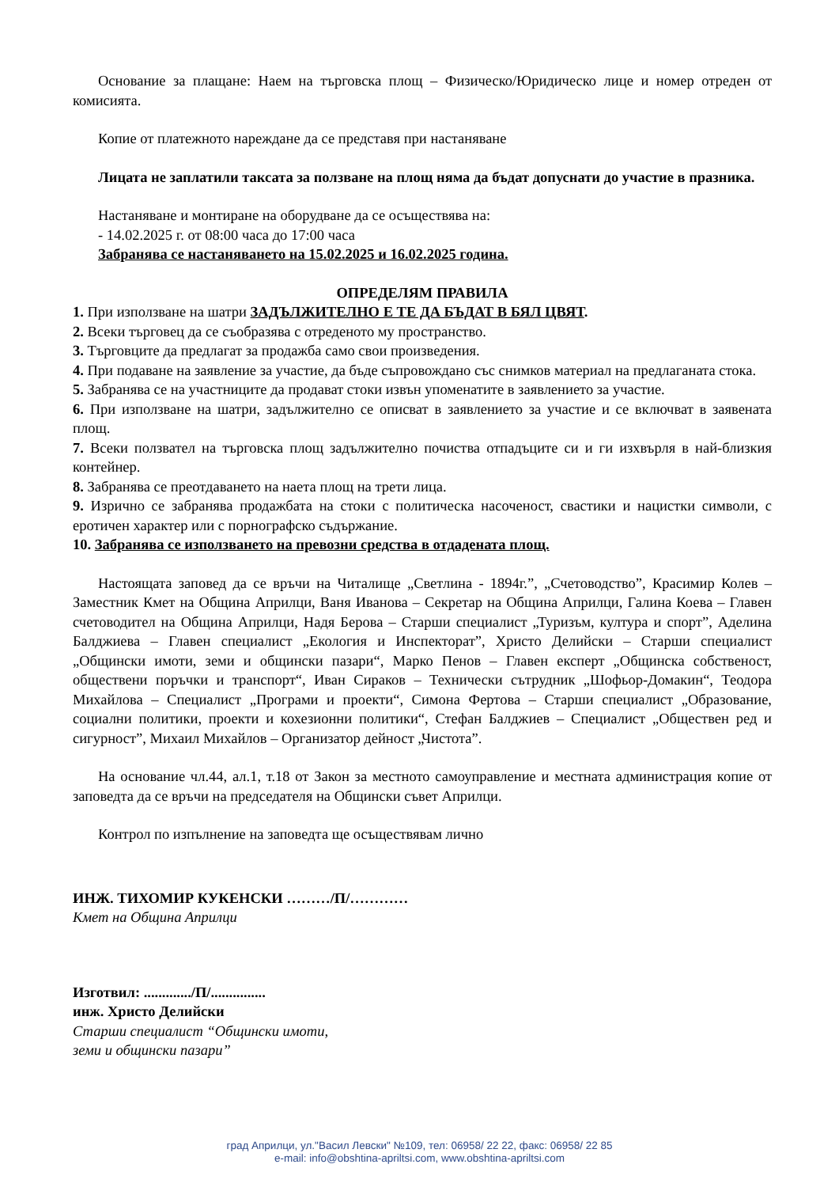Основание за плащане: Наем на търговска площ – Физическо/Юридическо лице и номер отреден от комисията.
Копие от платежното нареждане да се представя при настаняване
Лицата не заплатили таксата за ползване на площ няма да бъдат допуснати до участие в празника.
Настаняване и монтиране на оборудване да се осъществява на:
- 14.02.2025 г. от 08:00 часа до 17:00 часа
Забранява се настаняването на 15.02.2025 и 16.02.2025 година.
ОПРЕДЕЛЯМ ПРАВИЛА
1. При използване на шатри ЗАДЪЛЖИТЕЛНО Е ТЕ ДА БЪДАТ В БЯЛ ЦВЯТ.
2. Всеки търговец да се съобразява с отреденото му пространство.
3. Търговците да предлагат за продажба само свои произведения.
4. При подаване на заявление за участие, да бъде съпровождано със снимков материал на предлаганата стока.
5. Забранява се на участниците да продават стоки извън упоменатите в заявлението за участие.
6. При използване на шатри, задължително се описват в заявлението за участие и се включват в заявената площ.
7. Всеки ползвател на търговска площ задължително почиства отпадъците си и ги изхвърля в най-близкия контейнер.
8. Забранява се преотдаването на наета площ на трети лица.
9. Изрично се забранява продажбата на стоки с политическа насоченост, свастики и нацистки символи, с еротичен характер или с порнографско съдържание.
10. Забранява се използването на превозни средства в отдадената площ.
Настоящата заповед да се връчи на Читалище „Светлина - 1894г.”, „Счетоводство”, Красимир Колев – Заместник Кмет на Община Априлци, Ваня Иванова – Секретар на Община Априлци, Галина Коева – Главен счетоводител на Община Априлци, Надя Берова – Старши специалист „Туризъм, култура и спорт”, Аделина Балджиева – Главен специалист „Екология и Инспекторат”, Христо Делийски – Старши специалист „Общински имоти, земи и общински пазари“, Марко Пенов – Главен експерт „Общинска собственост, обществени поръчки и транспорт“, Иван Сираков – Технически сътрудник „Шофьор-Домакин“, Теодора Михайлова – Специалист „Програми и проекти“, Симона Фертова – Старши специалист „Образование, социални политики, проекти и кохезионни политики“, Стефан Балджиев – Специалист „Обществен ред и сигурност”, Михаил Михайлов – Организатор дейност „Чистота”.
На основание чл.44, ал.1, т.18 от Закон за местното самоуправление и местната администрация копие от заповедта да се връчи на председателя на Общински съвет Априлци.
Контрол по изпълнение на заповедта ще осъществявам лично
ИНЖ. ТИХОМИР КУКЕНСКИ ………/П/…………
Кмет на Община Априлци
Изготвил: ............./П/...............
инж. Христо Делийски
Старши специалист “Общински имоти,
земи и общински пазари”
град Априлци, ул."Васил Левски" №109, тел: 06958/ 22 22, факс: 06958/ 22 85
e-mail: info@obshtina-apriltsi.com, www.obshtina-apriltsi.com